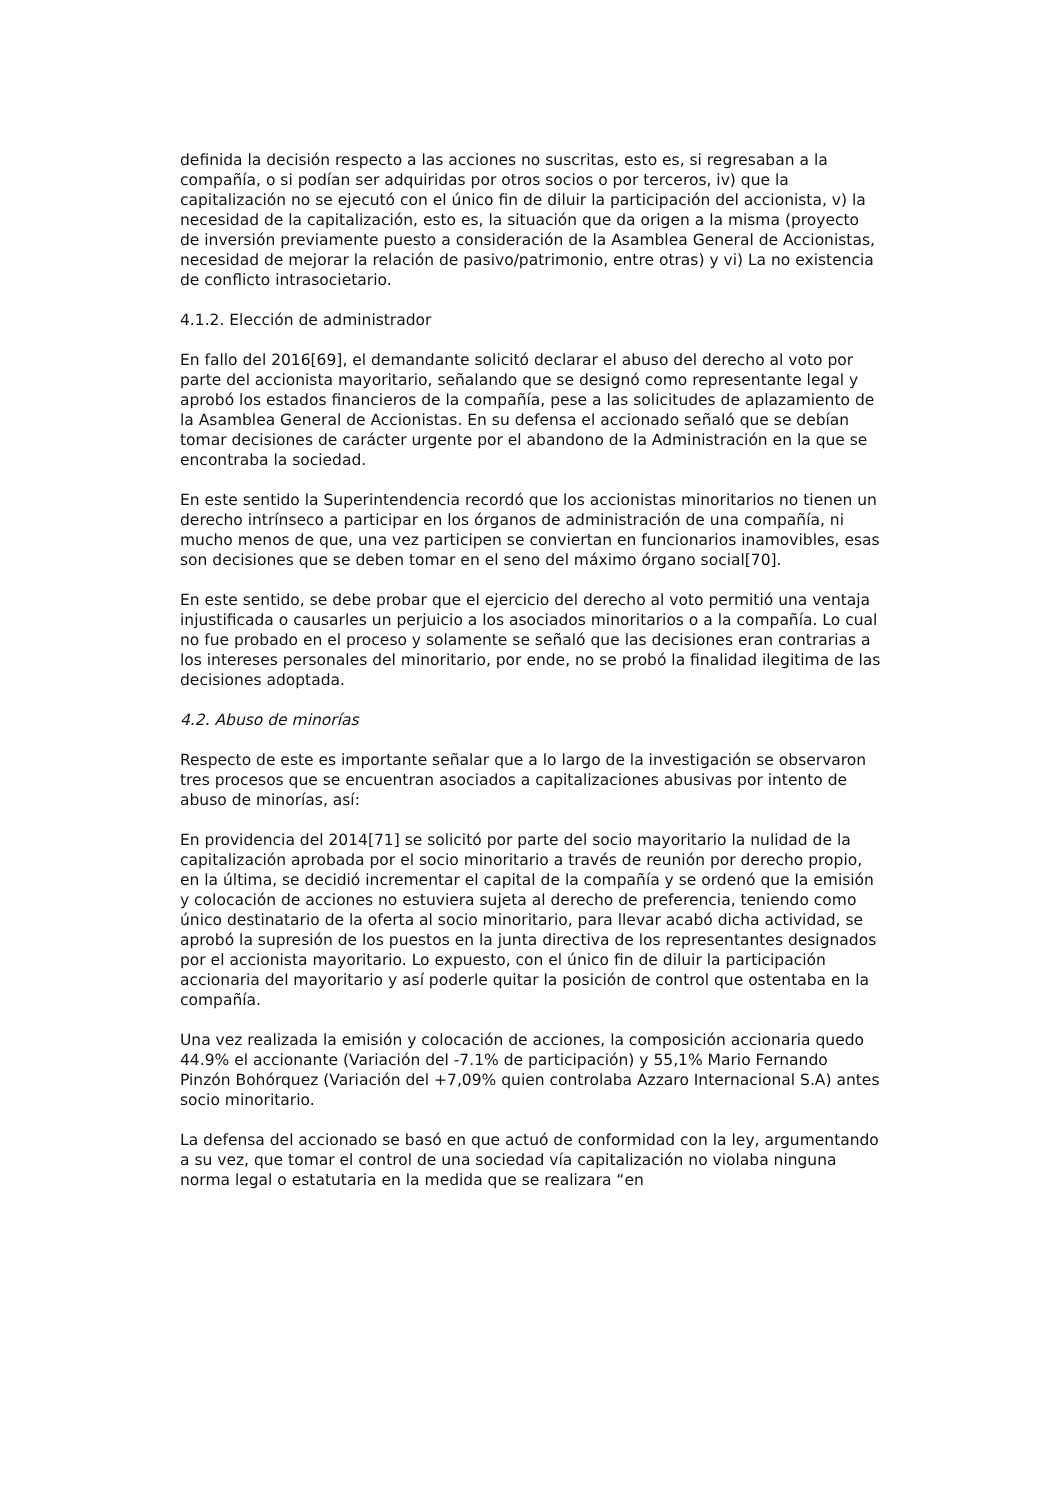definida la decisión respecto a las acciones no suscritas, esto es, si regresaban a la compañía, o si podían ser adquiridas por otros socios o por terceros, iv) que la capitalización no se ejecutó con el único fin de diluir la participación del accionista, v) la necesidad de la capitalización, esto es, la situación que da origen a la misma (proyecto de inversión previamente puesto a consideración de la Asamblea General de Accionistas, necesidad de mejorar la relación de pasivo/patrimonio, entre otras) y vi) La no existencia de conflicto intrasocietario.
4.1.2. Elección de administrador
En fallo del 2016[69], el demandante solicitó declarar el abuso del derecho al voto por parte del accionista mayoritario, señalando que se designó como representante legal y aprobó los estados financieros de la compañía, pese a las solicitudes de aplazamiento de la Asamblea General de Accionistas. En su defensa el accionado señaló que se debían tomar decisiones de carácter urgente por el abandono de la Administración en la que se encontraba la sociedad.
En este sentido la Superintendencia recordó que los accionistas minoritarios no tienen un derecho intrínseco a participar en los órganos de administración de una compañía, ni mucho menos de que, una vez participen se conviertan en funcionarios inamovibles, esas son decisiones que se deben tomar en el seno del máximo órgano social[70].
En este sentido, se debe probar que el ejercicio del derecho al voto permitió una ventaja injustificada o causarles un perjuicio a los asociados minoritarios o a la compañía. Lo cual no fue probado en el proceso y solamente se señaló que las decisiones eran contrarias a los intereses personales del minoritario, por ende, no se probó la finalidad ilegitima de las decisiones adoptada.
4.2. Abuso de minorías
Respecto de este es importante señalar que a lo largo de la investigación se observaron tres procesos que se encuentran asociados a capitalizaciones abusivas por intento de abuso de minorías, así:
En providencia del 2014[71] se solicitó por parte del socio mayoritario la nulidad de la capitalización aprobada por el socio minoritario a través de reunión por derecho propio, en la última, se decidió incrementar el capital de la compañía y se ordenó que la emisión y colocación de acciones no estuviera sujeta al derecho de preferencia, teniendo como único destinatario de la oferta al socio minoritario, para llevar acabó dicha actividad, se aprobó la supresión de los puestos en la junta directiva de los representantes designados por el accionista mayoritario. Lo expuesto, con el único fin de diluir la participación accionaria del mayoritario y así poderle quitar la posición de control que ostentaba en la compañía.
Una vez realizada la emisión y colocación de acciones, la composición accionaria quedo 44.9% el accionante (Variación del -7.1% de participación) y 55,1% Mario Fernando Pinzón Bohórquez (Variación del +7,09% quien controlaba Azzaro Internacional S.A) antes socio minoritario.
La defensa del accionado se basó en que actuó de conformidad con la ley, argumentando a su vez, que tomar el control de una sociedad vía capitalización no violaba ninguna norma legal o estatutaria en la medida que se realizara “en